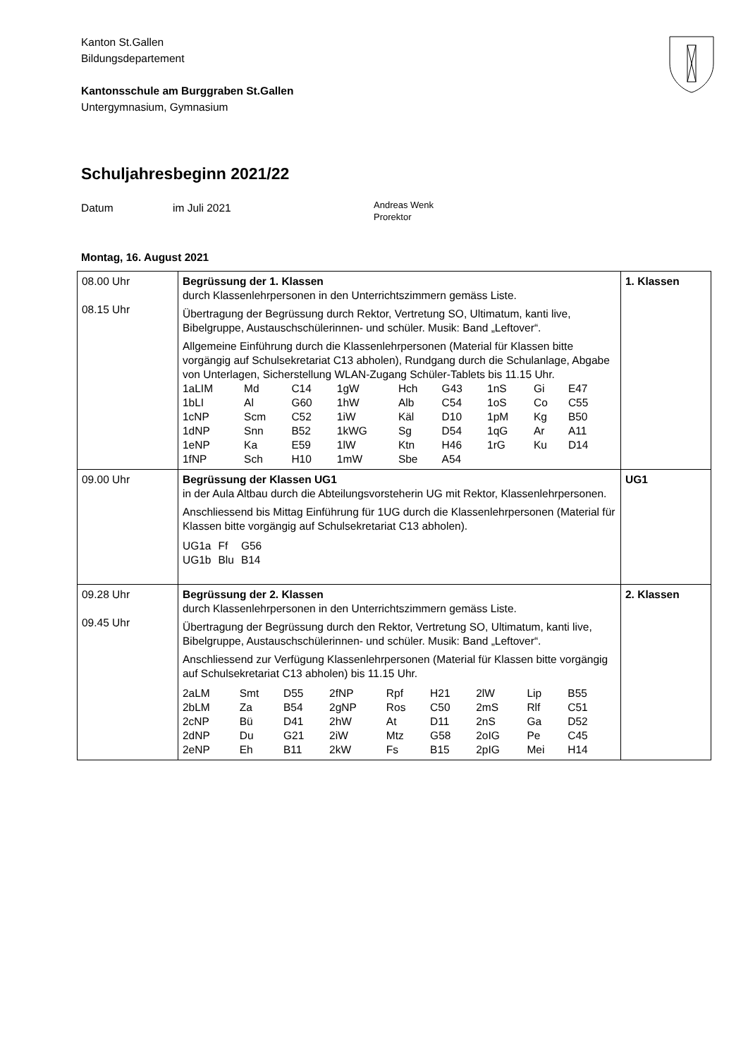Kanton St.Gallen
Bildungsdepartement
Kantonsschule am Burggraben St.Gallen
Untergymnasium, Gymnasium
Schuljahresbeginn 2021/22
Datum im Juli 2021
Andreas Wenk
Prorektor
Montag, 16. August 2021
| 08.00 Uhr 08.15 Uhr | Begrüssung der 1. Klassen durch Klassenlehrpersonen in den Unterrichtszimmern gemäss Liste. Übertragung der Begrüssung durch Rektor, Vertretung SO, Ultimatum, kanti live, Bibelgruppe, Austauschschülerinnen- und schüler. Musik: Band „Leftover“. Allgemeine Einführung durch die Klassenlehrpersonen (Material für Klassen bitte vorgängig auf Schulsekretariat C13 abholen), Rundgang durch die Schulanlage, Abgabe von Unterlagen, Sicherstellung WLAN-Zugang Schüler-Tablets bis 11.15 Uhr. / 1aLIM / Md / C14 / 1gW / Hch / G43 / 1nS / Gi / E47 / / 1bLI / Al / G60 / 1hW / Alb / C54 / 1oS / Co / C55 / / 1cNP / Scm / C52 / 1iW / Käl / D10 / 1pM / Kg / B50 / / 1dNP / Snn / B52 / 1kWG / Sg / D54 / 1qG / Ar / A11 / / 1eNP / Ka / E59 / 1lW / Ktn / H46 / 1rG / Ku / D14 / / 1fNP / Sch / H10 / 1mW / Sbe / A54 / / / / | 1. Klassen |
| 09.00 Uhr | Begrüssung der Klassen UG1 in der Aula Altbau durch die Abteilungsvorsteherin UG mit Rektor, Klassenlehrpersonen. Anschliessend bis Mittag Einführung für 1UG durch die Klassenlehrpersonen (Material für Klassen bitte vorgängig auf Schulsekretariat C13 abholen). / UG1a / Ff / G56 / / UG1b / Blu / B14 / | UG1 |
| 09.28 Uhr 09.45 Uhr | Begrüssung der 2. Klassen durch Klassenlehrpersonen in den Unterrichtszimmern gemäss Liste. Übertragung der Begrüssung durch den Rektor, Vertretung SO, Ultimatum, kanti live, Bibelgruppe, Austauschschülerinnen- und schüler. Musik: Band „Leftover“. Anschliessend zur Verfügung Klassenlehrpersonen (Material für Klassen bitte vorgängig auf Schulsekretariat C13 abholen) bis 11.15 Uhr. / 2aLM / Smt / D55 / 2fNP / Rpf / H21 / 2lW / Lip / B55 / / 2bLM / Za / B54 / 2gNP / Ros / C50 / 2mS / Rlf / C51 / / 2cNP / Bü / D41 / 2hW / At / D11 / 2nS / Ga / D52 / / 2dNP / Du / G21 / 2iW / Mtz / G58 / 2oIG / Pe / C45 / / 2eNP / Eh / B11 / 2kW / Fs / B15 / 2pIG / Mei / H14 / | 2. Klassen |